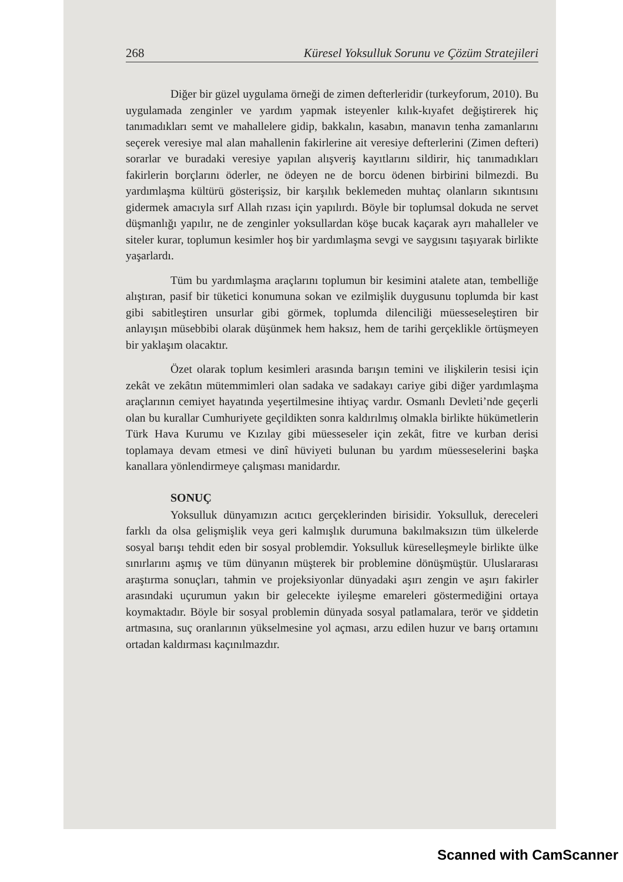268 Küresel Yoksulluk Sorunu ve Çözüm Stratejileri
Diğer bir güzel uygulama örneği de zimen defterleridir (turkeyforum, 2010). Bu uygulamada zenginler ve yardım yapmak isteyenler kılık-kıyafet değiştirerek hiç tanımadıkları semt ve mahallelere gidip, bakkalın, kasabın, manavın tenha zamanlarını seçerek veresiye mal alan mahallenin fakirlerine ait veresiye defterlerini (Zimen defteri) sorarlar ve buradaki veresiye yapılan alışveriş kayıtlarını sildirir, hiç tanımadıkları fakirlerin borçlarını öderler, ne ödeyen ne de borcu ödenen birbirini bilmezdi. Bu yardımlaşma kültürü gösterişsiz, bir karşılık beklemeden muhtaç olanların sıkıntısını gidermek amacıyla sırf Allah rızası için yapılırdı. Böyle bir toplumsal dokuda ne servet düşmanlığı yapılır, ne de zenginler yoksullardan köşe bucak kaçarak ayrı mahalleler ve siteler kurar, toplumun kesimler hoş bir yardımlaşma sevgi ve saygısını taşıyarak birlikte yaşarlardı.
Tüm bu yardımlaşma araçlarını toplumun bir kesimini atalete atan, tembelliğe alıştıran, pasif bir tüketici konumuna sokan ve ezilmişlik duygusunu toplumda bir kast gibi sabitleştiren unsurlar gibi görmek, toplumda dilenciliği müesseseleştiren bir anlayışın müsebbibi olarak düşünmek hem haksız, hem de tarihi gerçeklikle örtüşmeyen bir yaklaşım olacaktır.
Özet olarak toplum kesimleri arasında barışın temini ve ilişkilerin tesisi için zekât ve zekâtın mütemmimleri olan sadaka ve sadakayı cariye gibi diğer yardımlaşma araçlarının cemiyet hayatında yeşertilmesine ihtiyaç vardır. Osmanlı Devleti’nde geçerli olan bu kurallar Cumhuriyete geçildikten sonra kaldırılmış olmakla birlikte hükümetlerin Türk Hava Kurumu ve Kızılay gibi müesseseler için zekât, fitre ve kurban derisi toplamaya devam etmesi ve dinî hüviyeti bulunan bu yardım müesseselerini başka kanallara yönlendirmeye çalışması manidardır.
SONUÇ
Yoksulluk dünyamızın acıtıcı gerçeklerinden birisidir. Yoksulluk, dereceleri farklı da olsa gelişmişlik veya geri kalmışlık durumuna bakılmaksızın tüm ülkelerde sosyal barışı tehdit eden bir sosyal problemdir. Yoksulluk küreselleşmeyle birlikte ülke sınırlarını aşmış ve tüm dünyanın müşterek bir problemine dönüşmüştür. Uluslararası araştırma sonuçları, tahmin ve projeksiyonlar dünyadaki aşırı zengin ve aşırı fakirler arasındaki uçurumun yakın bir gelecekte iyileşme emareleri göstermediğini ortaya koymaktadır. Böyle bir sosyal problemin dünyada sosyal patlamalara, terör ve şiddetin artmasına, suç oranlarının yükselmesine yol açması, arzu edilen huzur ve barış ortamını ortadan kaldırması kaçınılmazdır.
Scanned with CamScanner